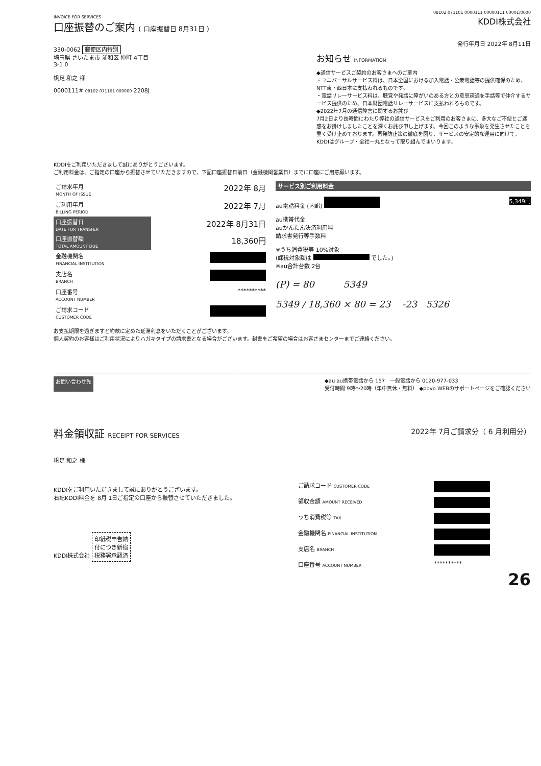08102 071101 0000111 00000111 00001/0000
INVOICE FOR SERVICES
口座振替のご案内 ( 口座振替日 8月31日 )
KDDI株式会社
330-0062 郵便区内特別
埼玉県 さいたま市 浦和区 仲町 4丁目
3-1 0
帆足 和之 様
0000111# 08102 071101 000000 2208J
発行年月日 2022年 8月11日
お知らせ INFORMATION
◆通信サービスご契約のお客さまへのご案内
・ユニバーサルサービス料は、日本全国における加入電話・公衆電話等の提供確保のため、NTT東・西日本に支払われるものです。
・電話リレーサービス料は、聴覚や発話に障がいのある方との意思疎通を手話等で仲介するサービス提供のため、日本財団電話リレーサービスに支払われるものです。
◆2022年7月の通信障害に関するお詫び
7月2日より長時間にわたり弊社の通信サービスをご利用のお客さまに、多大なご不便とご迷惑をお掛けしましたことを深くお詫び申し上げます。今回このような事象を発生させたことを重く受け止めております。再発防止策の徹底を図り、サービスの安定的な運用に向けて、KDDIはグループ・全社一丸となって取り組んでまいります。
KDDIをご利用いただきまして誠にありがとうございます。
ご利用料金は、ご指定の口座から振替させていただきますので、下記口座振替日前日（金融機関営業日）までに口座にご用意願います。
| ご請求年月 MONTH OF ISSUE | 2022年 8月 |
| ご利用年月 BILLING PERIOD | 2022年 7月 |
| 口座振替日 DATE FOR TRANSFER | 2022年 8月31日 |
| 口座振替額 TOTAL AMOUNT DUE | 18,360円 |
| 金融機関名 FINANCIAL INSTITUTION | |
| 支店名 BRANCH | |
| 口座番号 ACCOUNT NUMBER | ********** |
| ご請求コード CUSTOMER CODE | |
サービス別ご利用料金
au電話料金 (内訳) 5,349円
au携帯代金
auかんたん決済利用料
請求書発行等手数料
※うち消費税等 10%対象
(課税対象額は でした。)
※au合計台数 2台
(P) = 80 5349
5349 / 18,360 × 80 = 23 -23 5326
お支払期限を過ぎますと約款に定めた延滞利息をいただくことがございます。
個人契約のお客様はご利用状況によりハガキタイプの請求書となる場合がございます。封書をご希望の場合はお客さまセンターまでご連絡ください。
お問い合わせ先 ◆au au携帯電話から 157 一般電話から 0120-977-033
受付時間 9時～20時（年中無休・無料） ◆povo WEBのサポートページをご確認ください
料金領収証 RECEIPT FOR SERVICES
2022年 7月ご請求分（ 6 月利用分）
帆足 和之 様
KDDIをご利用いただきまして誠にありがとうございます。
右記KDDI料金を 8月 1日ご指定の口座から振替させていただきました。
KDDI株式会社 印紙税申告納
付につき新宿
税務署承認済
| ご請求コード CUSTOMER CODE | |
| 領収金額 AMOUNT RECEIVED | |
| うち消費税等 TAX | |
| 金融機関名 FINANCIAL INSTITUTION | |
| 支店名 BRANCH | |
| 口座番号 ACCOUNT NUMBER | ********** |
26